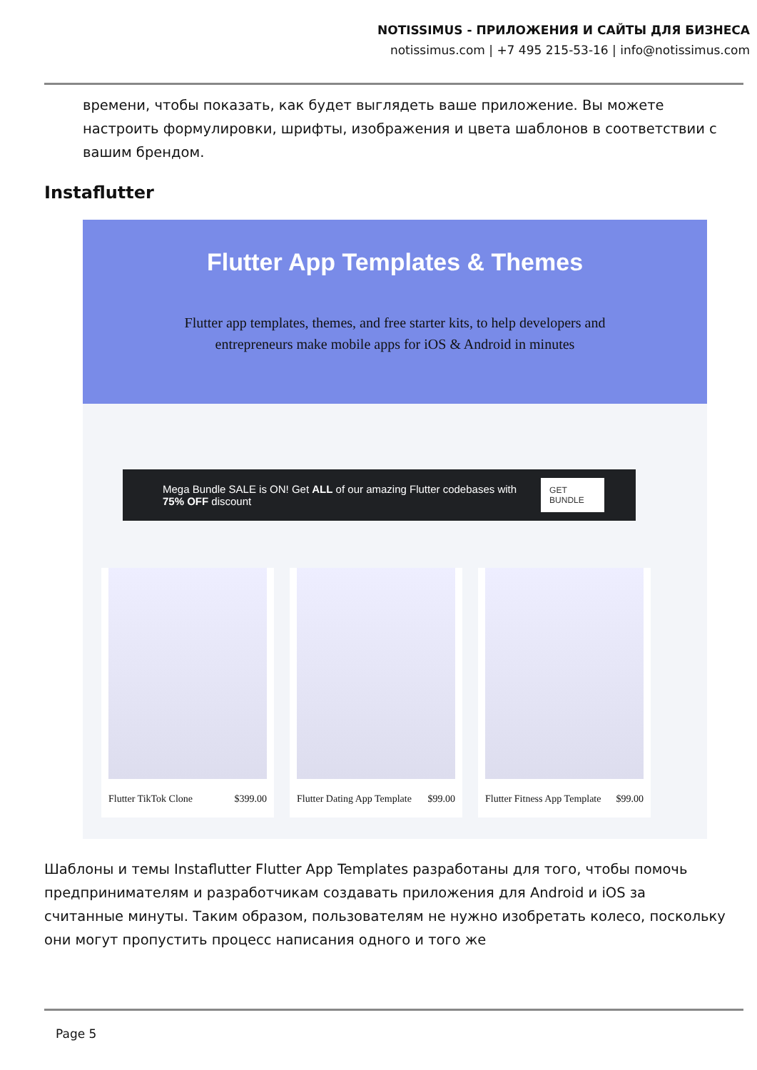NOTISSIMUS - ПРИЛОЖЕНИЯ И САЙТЫ ДЛЯ БИЗНЕСА
notissimus.com | +7 495 215-53-16 | info@notissimus.com
времени, чтобы показать, как будет выглядеть ваше приложение. Вы можете настроить формулировки, шрифты, изображения и цвета шаблонов в соответствии с вашим брендом.
Instaflutter
Flutter App Templates & Themes
Flutter app templates, themes, and free starter kits, to help developers and
entrepreneurs make mobile apps for iOS & Android in minutes
Mega Bundle SALE is ON! Get ALL of our amazing Flutter codebases with 75% OFF discount GET BUNDLE
Flutter TikTok Clone $399.00
Flutter Dating App Template $99.00
Flutter Fitness App Template $99.00
Шаблоны и темы Instaflutter Flutter App Templates разработаны для того, чтобы помочь предпринимателям и разработчикам создавать приложения для Android и iOS за считанные минуты. Таким образом, пользователям не нужно изобретать колесо, поскольку они могут пропустить процесс написания одного и того же
Page 5